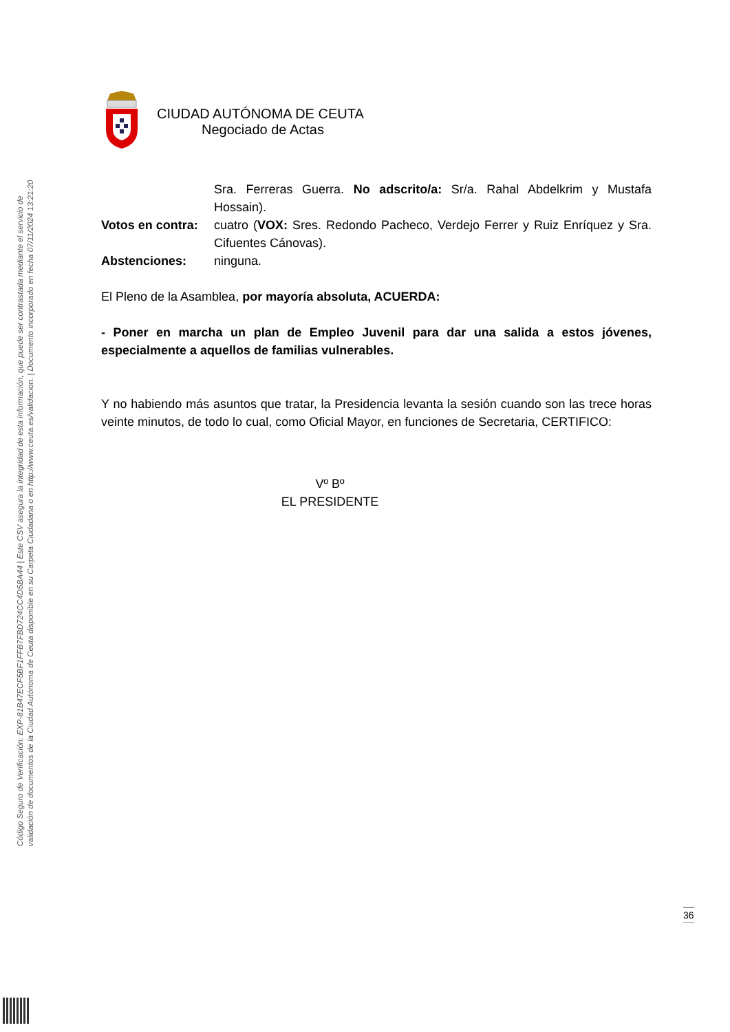Código Seguro de Verificación: EXP-81B47ECF5BF1FFB7FBD724CC4D5BA44 | Este CSV asegura la integridad de esta información, que puede ser contrastada mediante el servicio de
validación de documentos de la Ciudad Autónoma de Ceuta disponible en su Carpeta Ciudadana o en http://www.ceuta.es/validacion. | Documento incorporado en fecha 07/11/2024 13:21:20
CIUDAD AUTÓNOMA DE CEUTA
Negociado de Actas
| | Sra. Ferreras Guerra. No adscrito/a: Sr/a. Rahal Abdelkrim y Mustafa Hossain). |
| Votos en contra: | cuatro ( VOX: Sres. Redondo Pacheco, Verdejo Ferrer y Ruiz Enríquez y Sra. Cifuentes Cánovas). |
| Abstenciones: | ninguna. |
El Pleno de la Asamblea, por mayoría absoluta, ACUERDA:
- Poner en marcha un plan de Empleo Juvenil para dar una salida a estos jóvenes, especialmente a aquellos de familias vulnerables.
Y no habiendo más asuntos que tratar, la Presidencia levanta la sesión cuando son las trece horas veinte minutos, de todo lo cual, como Oficial Mayor, en funciones de Secretaria, CERTIFICO:
Vº Bº
EL PRESIDENTE
36